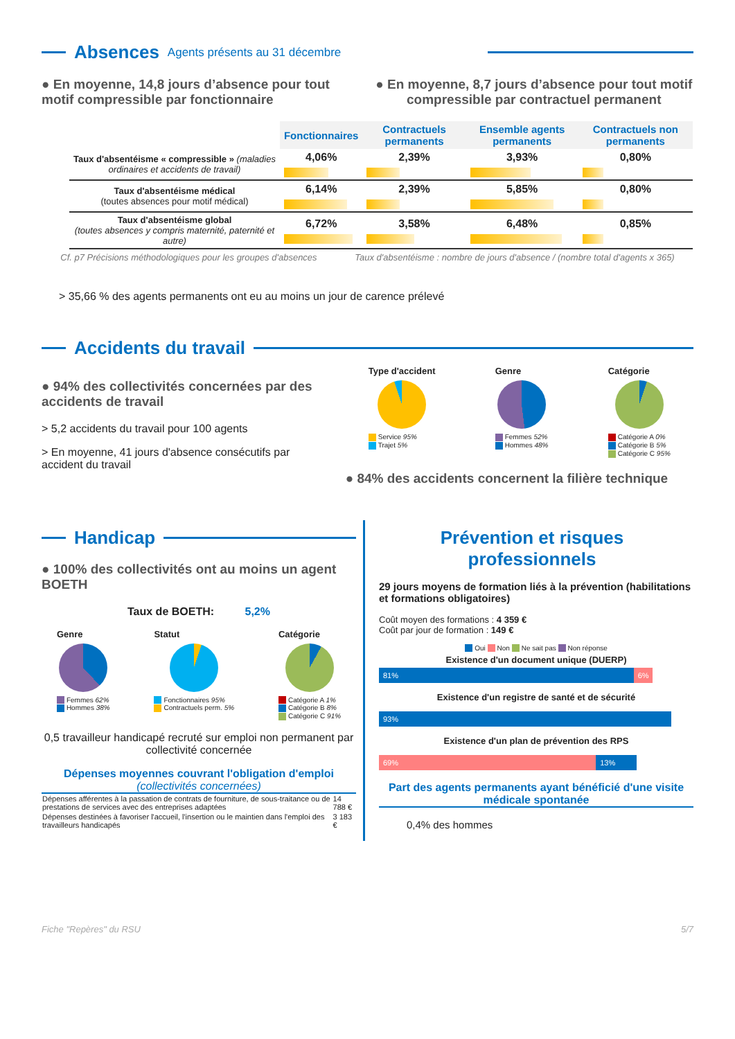Absences
Agents présents au 31 décembre
● En moyenne, 14,8 jours d’absence pour tout motif compressible par fonctionnaire
● En moyenne, 8,7 jours d’absence pour tout motif compressible par contractuel permanent
| | Fonctionnaires | Contractuels permanents | Ensemble agents permanents | Contractuels non permanents |
| Taux d'absentéisme « compressible » (maladies ordinaires et accidents de travail) | 4,06% | 2,39% | 3,93% | 0,80% |
| Taux d'absentéisme médical (toutes absences pour motif médical) | 6,14% | 2,39% | 5,85% | 0,80% |
| Taux d'absentéisme global (toutes absences y compris maternité, paternité et autre) | 6,72% | 3,58% | 6,48% | 0,85% |
Cf. p7 Précisions méthodologiques pour les groupes d'absences Taux d'absentéisme : nombre de jours d'absence / (nombre total d'agents x 365)
> 35,66 % des agents permanents ont eu au moins un jour de carence prélevé
Accidents du travail
● 94% des collectivités concernées par des accidents de travail
> 5,2 accidents du travail pour 100 agents
> En moyenne, 41 jours d'absence consécutifs par accident du travail
Type d'accident
Service 95%
Trajet 5%
Genre
Femmes 52%
Hommes 48%
Catégorie
Catégorie A 0%
Catégorie B 5%
Catégorie C 95%
● 84% des accidents concernent la filière technique
Handicap
● 100% des collectivités ont au moins un agent BOETH
Taux de BOETH: 5,2%
Genre
Femmes 62%
Hommes 38%
Statut
Fonctionnaires 95%
Contractuels perm. 5%
Catégorie
Catégorie A 1%
Catégorie B 8%
Catégorie C 91%
0,5 travailleur handicapé recruté sur emploi non permanent par collectivité concernée
Dépenses moyennes couvrant l'obligation d'emploi
(collectivités concernées)
| Dépenses afférentes à la passation de contrats de fourniture, de sous-traitance ou de prestations de services avec des entreprises adaptées | 14 788 € |
| Dépenses destinées à favoriser l'accueil, l'insertion ou le maintien dans l'emploi des travailleurs handicapés | 3 183 € |
Prévention et risques professionnels
29 jours moyens de formation liés à la prévention (habilitations et formations obligatoires)
Coût moyen des formations : 4 359 €
Coût par jour de formation : 149 €
Oui Non Ne sait pas Non réponse
Existence d'un document unique (DUERP)
81% 6%
Existence d'un registre de santé et de sécurité
93%
Existence d'un plan de prévention des RPS
69% 13%
Part des agents permanents ayant bénéficié d'une visite médicale spontanée
0,4% des hommes
Fiche "Repères" du RSU 5/7